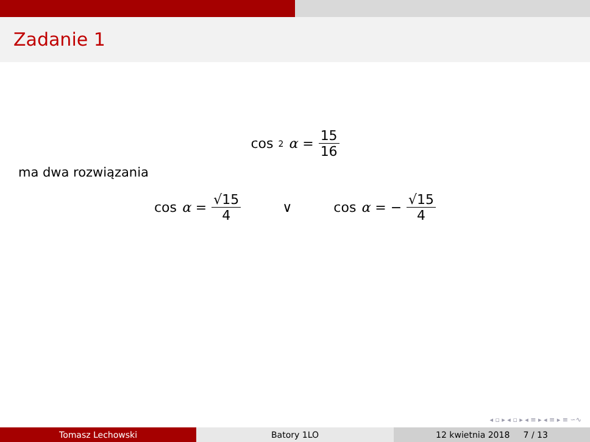Zadanie 1
cos<sup>2</sup> α = 15 16
ma dwa rozwiązania
cos α = √15 4 ∨ cos α = − √15 4
◂ ▫ ▸ ◂ ▫ ▸ ◂ ≡ ▸ ◂ ≡ ▸ ≡ ∽∿
Tomasz Lechowski Batory 1LO 12 kwietnia 2018 7 / 13